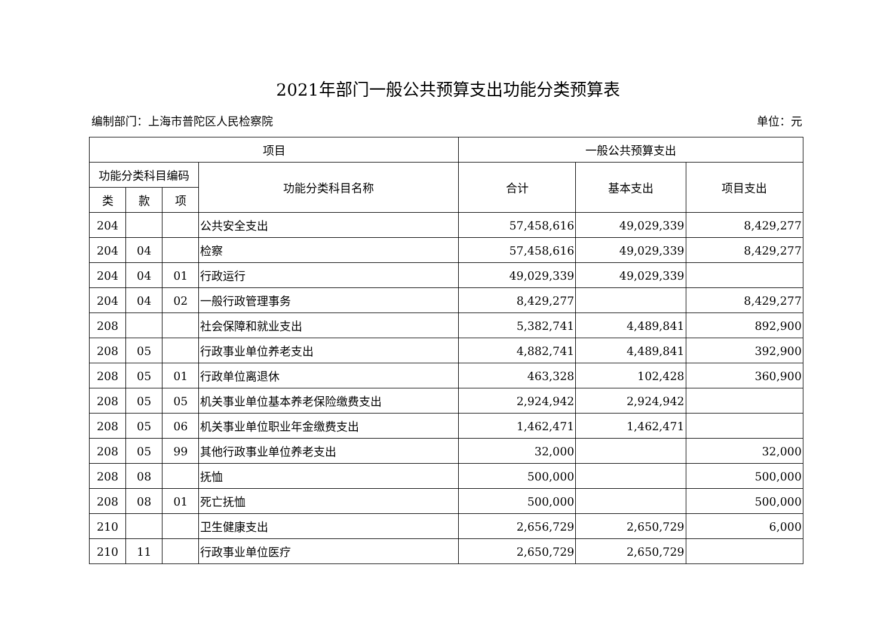2021年部门一般公共预算支出功能分类预算表
编制部门：上海市普陀区人民检察院 单位：元
| 项目 | | | | 一般公共预算支出 | | |
| --- | --- | --- | --- | --- | --- | --- |
| 功能分类科目编码 | | | 功能分类科目名称 | 合计 | 基本支出 | 项目支出 |
| 类 | 款 | 项 | | | | |
| 204 | | | 公共安全支出 | 57,458,616 | 49,029,339 | 8,429,277 |
| 204 | 04 | | 检察 | 57,458,616 | 49,029,339 | 8,429,277 |
| 204 | 04 | 01 | 行政运行 | 49,029,339 | 49,029,339 | |
| 204 | 04 | 02 | 一般行政管理事务 | 8,429,277 | | 8,429,277 |
| 208 | | | 社会保障和就业支出 | 5,382,741 | 4,489,841 | 892,900 |
| 208 | 05 | | 行政事业单位养老支出 | 4,882,741 | 4,489,841 | 392,900 |
| 208 | 05 | 01 | 行政单位离退休 | 463,328 | 102,428 | 360,900 |
| 208 | 05 | 05 | 机关事业单位基本养老保险缴费支出 | 2,924,942 | 2,924,942 | |
| 208 | 05 | 06 | 机关事业单位职业年金缴费支出 | 1,462,471 | 1,462,471 | |
| 208 | 05 | 99 | 其他行政事业单位养老支出 | 32,000 | | 32,000 |
| 208 | 08 | | 抚恤 | 500,000 | | 500,000 |
| 208 | 08 | 01 | 死亡抚恤 | 500,000 | | 500,000 |
| 210 | | | 卫生健康支出 | 2,656,729 | 2,650,729 | 6,000 |
| 210 | 11 | | 行政事业单位医疗 | 2,650,729 | 2,650,729 | |